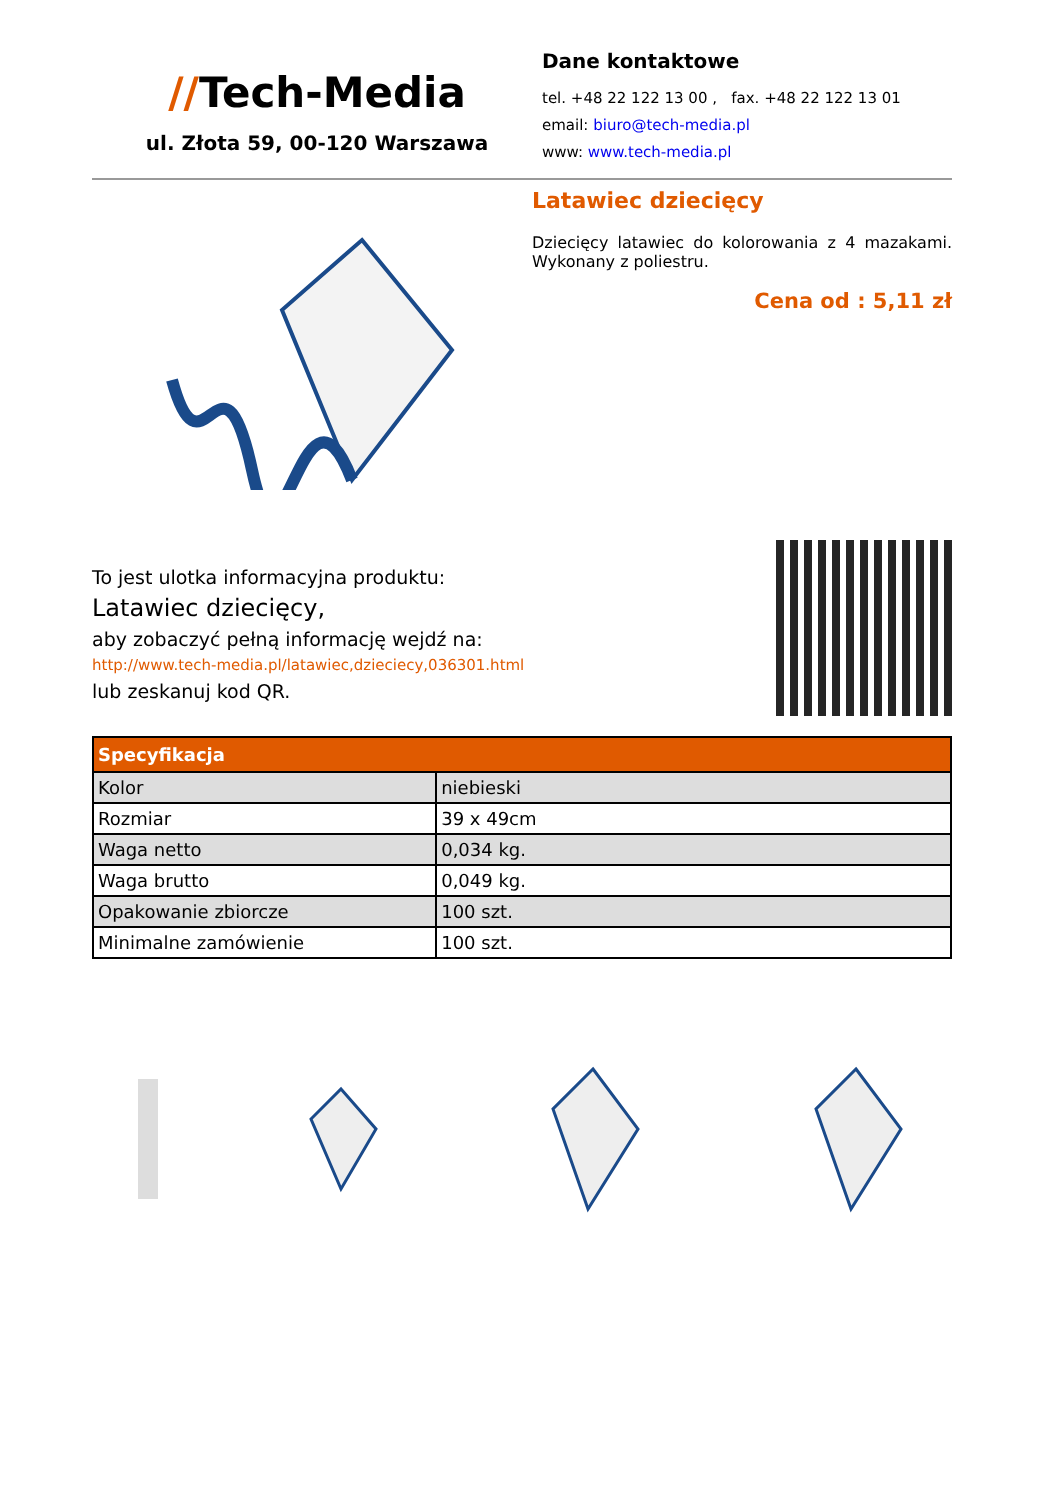//Tech-Media
ul. Złota 59, 00-120 Warszawa
Dane kontaktowe
tel. +48 22 122 13 00 , fax. +48 22 122 13 01
email: biuro@tech-media.pl
www: www.tech-media.pl
Latawiec dziecięcy
Dziecięcy latawiec do kolorowania z 4 mazakami. Wykonany z poliestru.
Cena od : 5,11 zł
To jest ulotka informacyjna produktu:
Latawiec dziecięcy,
aby zobaczyć pełną informację wejdź na:
http://www.tech-media.pl/latawiec,dzieciecy,036301.html
lub zeskanuj kod QR.
| Specyfikacja | |
| --- | --- |
| Kolor | niebieski |
| Rozmiar | 39 x 49cm |
| Waga netto | 0,034 kg. |
| Waga brutto | 0,049 kg. |
| Opakowanie zbiorcze | 100 szt. |
| Minimalne zamówienie | 100 szt. |